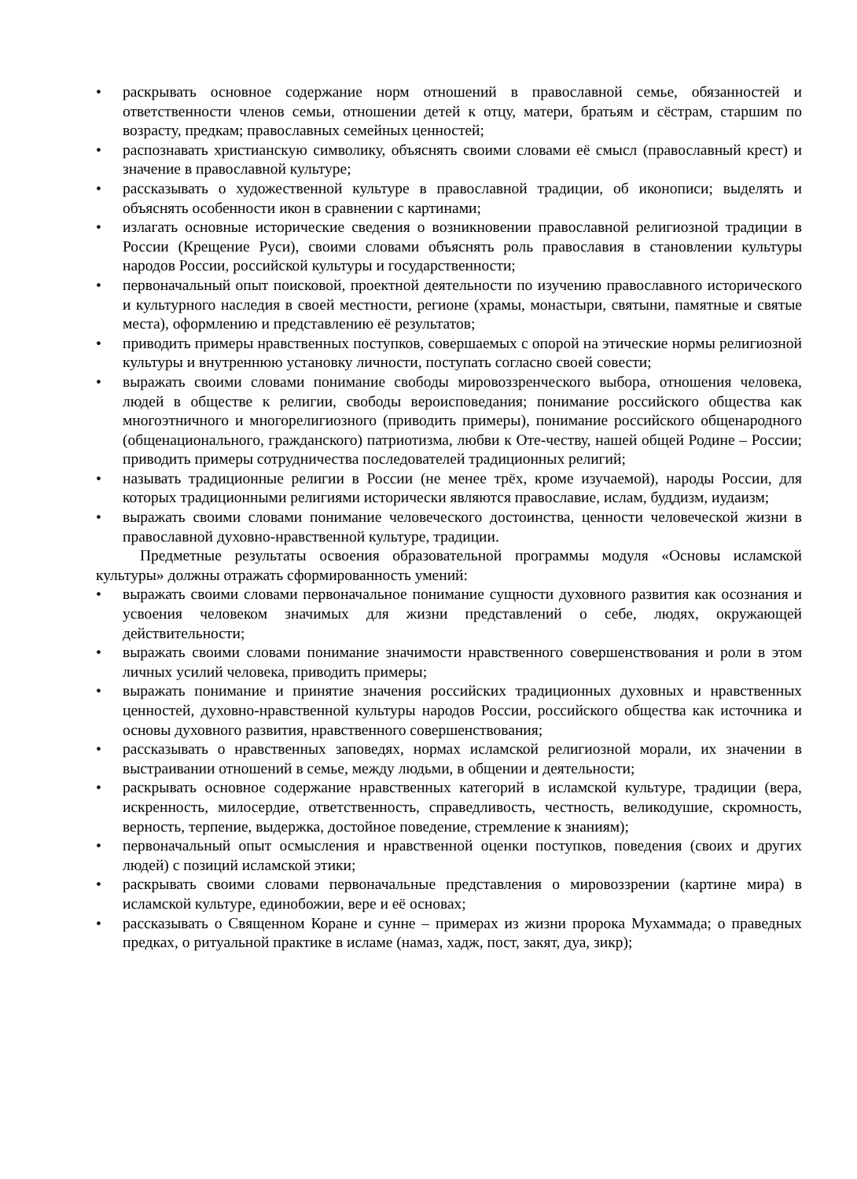• раскрывать основное содержание норм отношений в православной семье, обязанностей и ответственности членов семьи, отношении детей к отцу, матери, братьям и сёстрам, старшим по возрасту, предкам; православных семейных ценностей;
• распознавать христианскую символику, объяснять своими словами её смысл (православный крест) и значение в православной культуре;
• рассказывать о художественной культуре в православной традиции, об иконописи; выделять и объяснять особенности икон в сравнении с картинами;
• излагать основные исторические сведения о возникновении православной религиозной традиции в России (Крещение Руси), своими словами объяснять роль православия в становлении культуры народов России, российской культуры и государственности;
• первоначальный опыт поисковой, проектной деятельности по изучению православного исторического и культурного наследия в своей местности, регионе (храмы, монастыри, святыни, памятные и святые места), оформлению и представлению её результатов;
• приводить примеры нравственных поступков, совершаемых с опорой на этические нормы религиозной культуры и внутреннюю установку личности, поступать согласно своей совести;
• выражать своими словами понимание свободы мировоззренческого выбора, отношения человека, людей в обществе к религии, свободы вероисповедания; понимание российского общества как многоэтничного и многорелигиозного (приводить примеры), понимание российского общенародного (общенационального, гражданского) патриотизма, любви к Оте-честву, нашей общей Родине – России; приводить примеры сотрудничества последователей традиционных религий;
• называть традиционные религии в России (не менее трёх, кроме изучаемой), народы России, для которых традиционными религиями исторически являются православие, ислам, буддизм, иудаизм;
• выражать своими словами понимание человеческого достоинства, ценности человеческой жизни в православной духовно-нравственной культуре, традиции.
Предметные результаты освоения образовательной программы модуля «Основы исламской культуры» должны отражать сформированность умений:
• выражать своими словами первоначальное понимание сущности духовного развития как осознания и усвоения человеком значимых для жизни представлений о себе, людях, окружающей действительности;
• выражать своими словами понимание значимости нравственного совершенствования и роли в этом личных усилий человека, приводить примеры;
• выражать понимание и принятие значения российских традиционных духовных и нравственных ценностей, духовно-нравственной культуры народов России, российского общества как источника и основы духовного развития, нравственного совершенствования;
• рассказывать о нравственных заповедях, нормах исламской религиозной морали, их значении в выстраивании отношений в семье, между людьми, в общении и деятельности;
• раскрывать основное содержание нравственных категорий в исламской культуре, традиции (вера, искренность, милосердие, ответственность, справедливость, честность, великодушие, скромность, верность, терпение, выдержка, достойное поведение, стремление к знаниям);
• первоначальный опыт осмысления и нравственной оценки поступков, поведения (своих и других людей) с позиций исламской этики;
• раскрывать своими словами первоначальные представления о мировоззрении (картине мира) в исламской культуре, единобожии, вере и её основах;
• рассказывать о Священном Коране и сунне – примерах из жизни пророка Мухаммада; о праведных предках, о ритуальной практике в исламе (намаз, хадж, пост, закят, дуа, зикр);